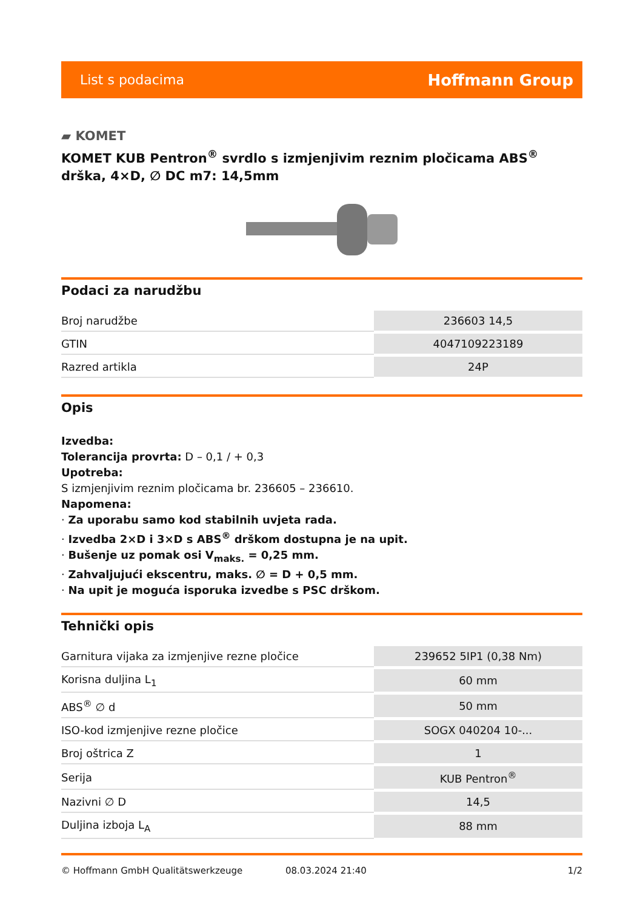List s podacima Hoffmann Group
▰ KOMET
KOMET KUB Pentron<sup>®</sup> svrdlo s izmjenjivim reznim pločicama ABS<sup>®</sup> drška, 4×D, ∅ DC m7: 14,5mm
Podaci za narudžbu
| Broj narudžbe | 236603 14,5 |
| GTIN | 4047109223189 |
| Razred artikla | 24P |
Opis
Izvedba:
Tolerancija provrta: D – 0,1 / + 0,3
Upotreba:
S izmjenjivim reznim pločicama br. 236605 – 236610.
Napomena:
· Za uporabu samo kod stabilnih uvjeta rada.
· Izvedba 2×D i 3×D s ABS<sup>®</sup> drškom dostupna je na upit.
· Bušenje uz pomak osi V<sub>maks.</sub> = 0,25 mm.
· Zahvaljujući ekscentru, maks. ∅ = D + 0,5 mm.
· Na upit je moguća isporuka izvedbe s PSC drškom.
Tehnički opis
| Garnitura vijaka za izmjenjive rezne pločice | 239652 5IP1 (0,38 Nm) |
| Korisna duljina L<sub>1</sub> | 60 mm |
| ABS<sup>®</sup> ∅ d | 50 mm |
| ISO-kod izmjenjive rezne pločice | SOGX 040204 10-... |
| Broj oštrica Z | 1 |
| Serija | KUB Pentron<sup>®</sup> |
| Nazivni ∅ D | 14,5 |
| Duljina izboja L<sub>A</sub> | 88 mm |
© Hoffmann GmbH Qualitätswerkzeuge 08.03.2024 21:40 1/2